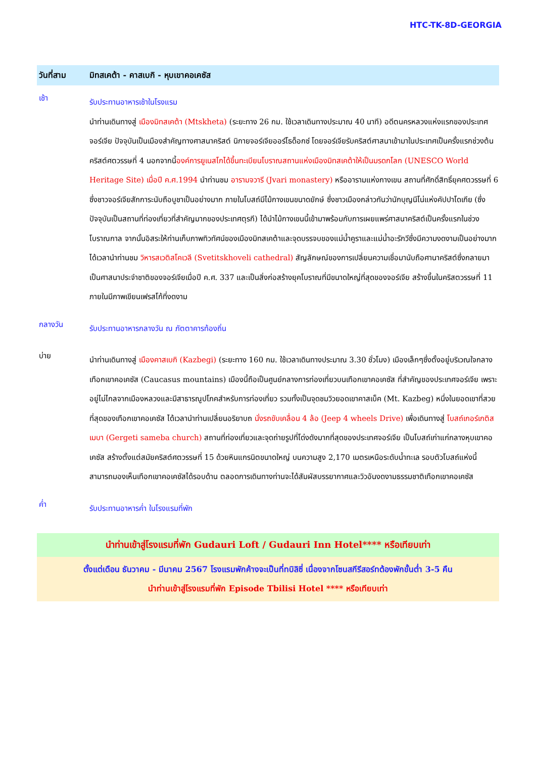HTC-TK-8D-GEORGIA
วันที่สาม มิทสเคต้า - คาสเบกิ - หุบเขาคอเคซัส
เช้า
รับประทานอาหารเช้าในโรงแรม
นำท่านเดินทางสู่ เมืองมิทสเคต้า (Mtskheta) (ระยะทาง 26 กม. ใช้เวลาเดินทางประมาณ 40 นาที) อดีตนครหลวงแห่งแรกของประเทศจอร์เจีย ปัจจุบันเป็นเมืองสำคัญทางศาสนาคริสต์ นิกายจอร์เจียออร์โธด็อกซ์ โดยจอร์เจียรับคริสต์ศาสนาเข้ามาในประเทศเป็นครั้งแรกช่วงต้นคริสต์ศตวรรษที่ 4 นอกจากนี้องค์การยูเนสโกได้ขึ้นทะเบียนโบราณสถานแห่งเมืองมิทสเคต้าให้เป็นมรดกโลก (UNESCO World Heritage Site) เมื่อปี ค.ศ.1994 นำท่านชม อารามจวารี (Jvari monastery) หรืออารามแห่งกางเขน สถานที่ศักดิ์สิทธิ์ยุคศตวรรษที่ 6 ซึ่งชาวจอร์เจียสักการะนับถือบูชาเป็นอย่างมาก ภายในโบสถ์มีไม้กางเขนขนาดยักษ์ ซึ่งชาวเมืองกล่าวกันว่านักบุญนีโน่แห่งคัปปาโดเกีย (ซึ่งปัจจุบันเป็นสถานที่ท่องเที่ยวที่สำคัญมากของประเทศตุรกี) ได้นำไม้กางเขนนี้เข้ามาพร้อมกับการเผยแพร่ศาสนาคริสต์เป็นครั้งแรกในช่วงโบราณกาล จากนั้นอิสระให้ท่านเก็บภาพทิวทัศน์ของเมืองมิทสเคต้าและจุดบรรจบของแม่น้ำคูราและแม่น้ำอะรักวีซึ่งมีความงดงามเป็นอย่างมาก ได้เวลานำท่านชม วิหารสเวติสโคเวลี (Svetitskhoveli cathedral) สัญลักษณ์ของการเปลี่ยนความเชื่อมานับถือศานาคริสต์ซึ่งกลายมาเป็นศาสนาประจำชาติของจอร์เจียเมื่อปี ค.ศ. 337 และเป็นสิ่งก่อสร้างยุคโบราณที่มีขนาดใหญ่ที่สุดของจอร์เจีย สร้างขึ้นในคริสตวรรษที่ 11 ภายในมีภาพเขียนเฟรสโก้ที่งดงาม
กลางวัน
รับประทานอาหารกลางวัน ณ ภัตตาคารท้องถิ่น
บ่าย
นำท่านเดินทางสู่ เมืองคาสเบกิ (Kazbegi) (ระยะทาง 160 กม. ใช้เวลาเดินทางประมาณ 3.30 ชั่วโมง) เมืองเล็กๆซึ่งตั้งอยู่บริเวณใจกลางเทือกเขาคอเคซัส (Caucasus mountains) เมืองนี้ถือเป็นศูนย์กลางการท่องเที่ยวบนเทือกเขาคอเคซัส ที่สำคัญของประเทศจอร์เจีย เพราะอยู่ไม่ไกลจากเมืองหลวงและมีสาธารณูปโภคสำหรับการท่องเที่ยว รวมทั้งเป็นจุดชมวิวยอดเขาคาสเบ็ค (Mt. Kazbeg) หนึ่งในยอดเขาที่สวยที่สุดของเทือกเขาคอเคซัส ได้เวลานำท่านเปลี่ยนอริยาบถ นั่งรถขับเคลื่อน 4 ล้อ (Jeep 4 wheels Drive) เพื่อเดินทางสู่ โบสถ์เกอร์เกติสเมบา (Gergeti sameba church) สถานที่ท่องเที่ยวและจุดถ่ายรูปที่โด่งดังมากที่สุดของประเทศจอร์เจีย เป็นโบสถ์เก่าแก่กลางหุบเขาคอเคซัส สร้างตั้งแต่สมัยคริสต์ศตวรรษที่ 15 ด้วยหินแกรนิตขนาดใหญ่ บนความสูง 2,170 เมตรเหนือระดับน้ำทะเล รอบตัวโบสถ์แห่งนี้สามารถมองเห็นเทือกเขาคอเคซัสได้รอบด้าน ตลอดการเดินทางท่านจะได้สัมผัสบรรยากาศและวิวอันงดงามธรรมชาติเทือกเขาคอเคซัส
ค่ำ
รับประทานอาหารค่ำ ในโรงแรมที่พัก
นำท่านเข้าสู่โรงแรมที่พัก Gudauri Loft / Gudauri Inn Hotel**** หรือเทียบเท่า
ตั้งแต่เดือน ธันวาคม - มีนาคม 2567 โรงแรมพักค้างจะเป็นที่ทบิลิซี่ เนื่องจากโซนสกีรีสอร์ทต้องพักขั้นต่ำ 3-5 คืน
นำท่านเข้าสู่โรงแรมที่พัก Episode Tbilisi Hotel **** หรือเทียบเท่า